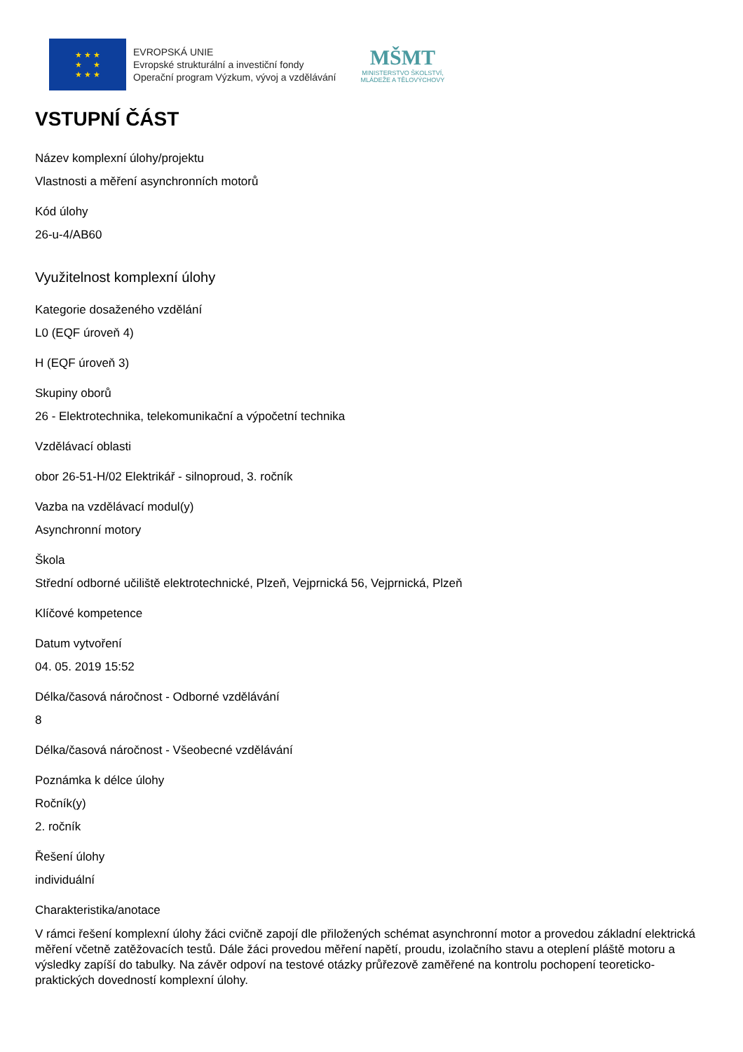★ ★ ★
★ ★
★ ★ ★
EVROPSKÁ UNIE
Evropské strukturální a investiční fondy
Operační program Výzkum, vývoj a vzdělávání
MŠMT
MINISTERSTVO ŠKOLSTVÍ,
MLÁDEŽE A TĚLOVÝCHOVY
VSTUPNÍ ČÁST
Název komplexní úlohy/projektu
Vlastnosti a měření asynchronních motorů
Kód úlohy
26-u-4/AB60
Využitelnost komplexní úlohy
Kategorie dosaženého vzdělání
L0 (EQF úroveň 4)
H (EQF úroveň 3)
Skupiny oborů
26 - Elektrotechnika, telekomunikační a výpočetní technika
Vzdělávací oblasti
obor 26-51-H/02 Elektrikář - silnoproud, 3. ročník
Vazba na vzdělávací modul(y)
Asynchronní motory
Škola
Střední odborné učiliště elektrotechnické, Plzeň, Vejprnická 56, Vejprnická, Plzeň
Klíčové kompetence
Datum vytvoření
04. 05. 2019 15:52
Délka/časová náročnost - Odborné vzdělávání
8
Délka/časová náročnost - Všeobecné vzdělávání
Poznámka k délce úlohy
Ročník(y)
2. ročník
Řešení úlohy
individuální
Charakteristika/anotace
V rámci řešení komplexní úlohy žáci cvičně zapojí dle přiložených schémat asynchronní motor a provedou základní elektrická měření včetně zatěžovacích testů. Dále žáci provedou měření napětí, proudu, izolačního stavu a oteplení pláště motoru a výsledky zapíší do tabulky. Na závěr odpoví na testové otázky průřezově zaměřené na kontrolu pochopení teoreticko-praktických dovedností komplexní úlohy.